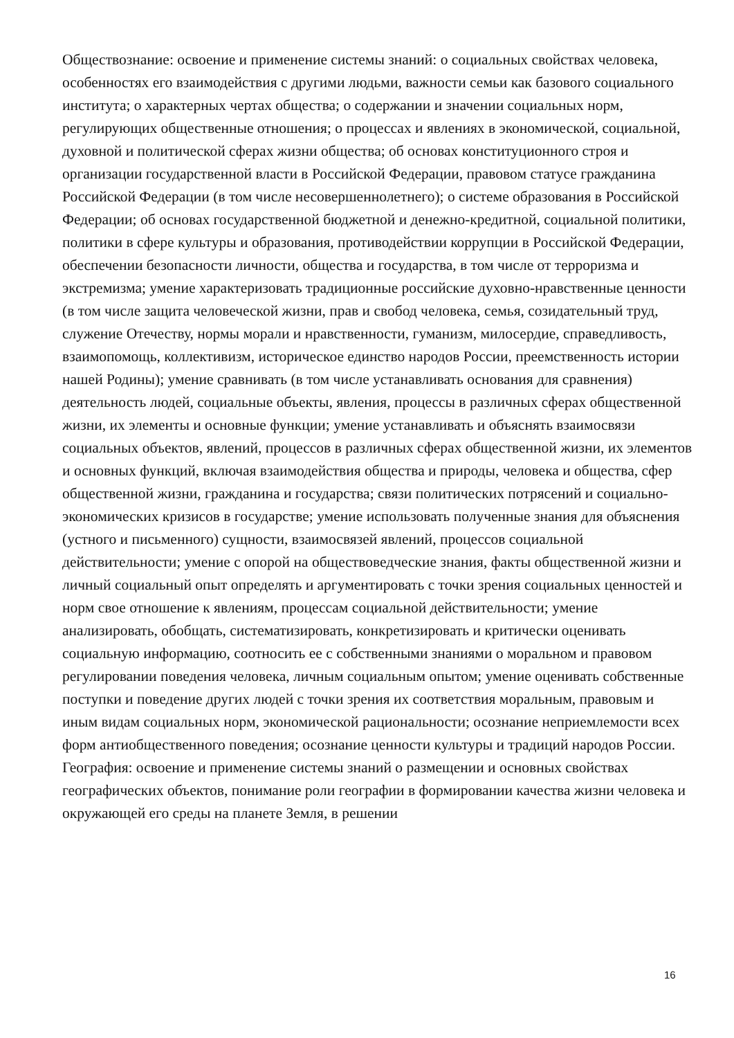Обществознание: освоение и применение системы знаний: о социальных свойствах человека, особенностях его взаимодействия с другими людьми, важности семьи как базового социального института; о характерных чертах общества; о содержании и значении социальных норм, регулирующих общественные отношения; о процессах и явлениях в экономической, социальной, духовной и политической сферах жизни общества; об основах конституционного строя и организации государственной власти в Российской Федерации, правовом статусе гражданина Российской Федерации (в том числе несовершеннолетнего); о системе образования в Российской Федерации; об основах государственной бюджетной и денежно-кредитной, социальной политики, политики в сфере культуры и образования, противодействии коррупции в Российской Федерации, обеспечении безопасности личности, общества и государства, в том числе от терроризма и экстремизма; умение характеризовать традиционные российские духовно-нравственные ценности (в том числе защита человеческой жизни, прав и свобод человека, семья, созидательный труд, служение Отечеству, нормы морали и нравственности, гуманизм, милосердие, справедливость, взаимопомощь, коллективизм, историческое единство народов России, преемственность истории нашей Родины); умение сравнивать (в том числе устанавливать основания для сравнения) деятельность людей, социальные объекты, явления, процессы в различных сферах общественной жизни, их элементы и основные функции; умение устанавливать и объяснять взаимосвязи социальных объектов, явлений, процессов в различных сферах общественной жизни, их элементов и основных функций, включая взаимодействия общества и природы, человека и общества, сфер общественной жизни, гражданина и государства; связи политических потрясений и социально-экономических кризисов в государстве; умение использовать полученные знания для объяснения (устного и письменного) сущности, взаимосвязей явлений, процессов социальной действительности; умение с опорой на обществоведческие знания, факты общественной жизни и личный социальный опыт определять и аргументировать с точки зрения социальных ценностей и норм свое отношение к явлениям, процессам социальной действительности; умение анализировать, обобщать, систематизировать, конкретизировать и критически оценивать социальную информацию, соотносить ее с собственными знаниями о моральном и правовом регулировании поведения человека, личным социальным опытом; умение оценивать собственные поступки и поведение других людей с точки зрения их соответствия моральным, правовым и иным видам социальных норм, экономической рациональности; осознание неприемлемости всех форм антиобщественного поведения; осознание ценности культуры и традиций народов России.
География: освоение и применение системы знаний о размещении и основных свойствах географических объектов, понимание роли географии в формировании качества жизни человека и окружающей его среды на планете Земля, в решении
16